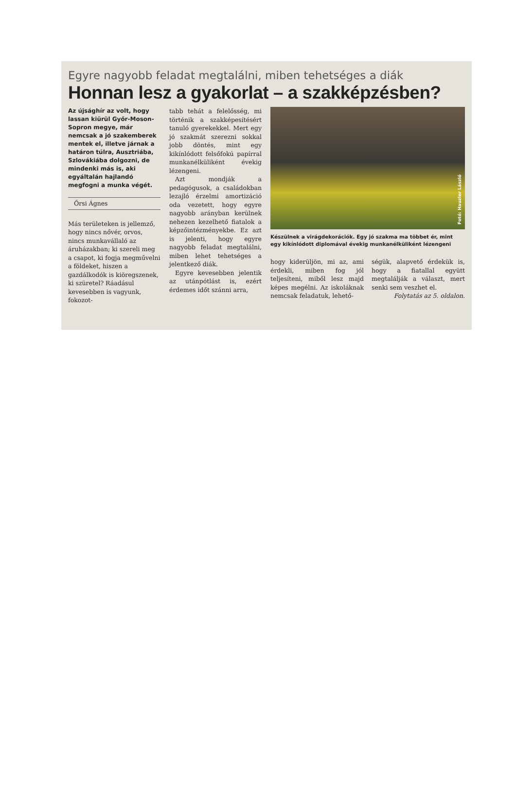Egyre nagyobb feladat megtalálni, miben tehetséges a diák
Honnan lesz a gyakorlat – a szakképzésben?
Az újsághír az volt, hogy lassan kiürül Győr-Moson-Sopron megye, már nemcsak a jó szakemberek mentek el, illetve járnak a határon túlra, Ausztriába, Szlovákiába dolgozni, de mindenki más is, aki egyáltalán hajlandó megfogni a munka végét.
Őrsi Ágnes
Más területeken is jellemző, hogy nincs nővér, orvos, nincs munkavállaló az áruházakban; ki szereli meg a csapot, ki fogja megművelni a földeket, hiszen a gazdálkodók is kiöregszenek, ki szüretel? Ráadásul kevesebben is vagyunk, fokozot-
tabb tehát a felelősség, mi történik a szakképesítésért tanuló gyerekekkel. Mert egy jó szakmát szerezni sokkal jobb döntés, mint egy kikínlódott felsőfokú papírral munkanélküliként évekig lézengeni.
Azt mondják a pedagógusok, a családokban lezajló érzelmi amortizáció oda vezetett, hogy egyre nagyobb arányban kerülnek nehezen kezelhető fiatalok a képzőintézményekbe. Ez azt is jelenti, hogy egyre nagyobb feladat megtalálni, miben lehet tehetséges a jelentkező diák.
Egyre kevesebben jelentik az utánpótlást is, ezért érdemes időt szánni arra,
Fotó: Hauzler László
Készülnek a virágdekorációk. Egy jó szakma ma többet ér, mint egy kikínlódott diplomával évekig munkanélküliként lézengeni
hogy kiderüljön, mi az, ami érdekli, miben fog jól teljesíteni, miből lesz majd képes megélni. Az iskoláknak nemcsak feladatuk, lehető-
ségük, alapvető érdekük is, hogy a fiatallal együtt megtalálják a választ, mert senki sem veszhet el.
Folytatás az 5. oldalon.